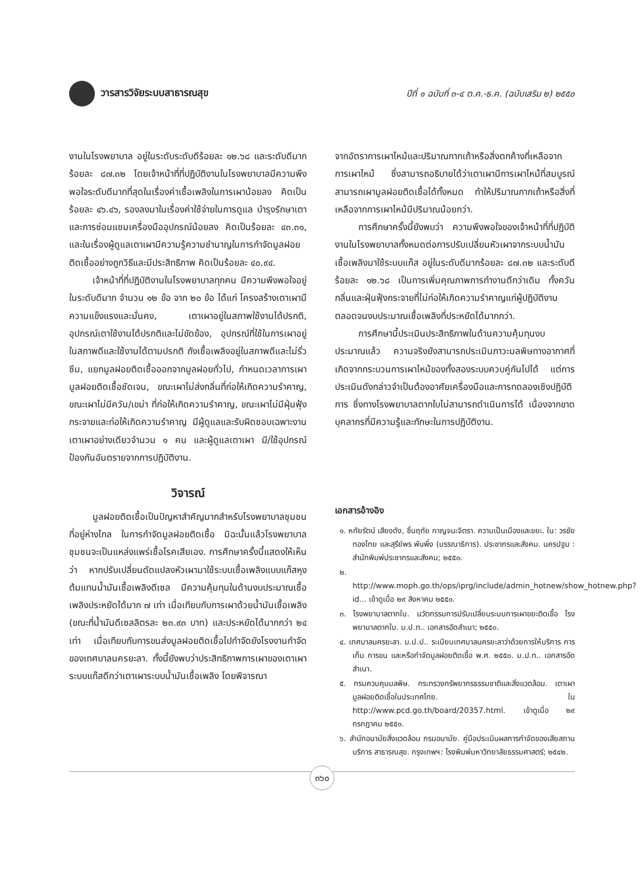วารสารวิจัยระบบสาธารณสุข
ปีที่ ๑ ฉบับที่ ๓-๔ ต.ค.-ธ.ค. (ฉบับเสริม ๒) ๒๕๕๐
งานในโรงพยาบาล อยู่ในระดับระดับดีร้อยละ ๑๒.๖๘ และระดับดีมากร้อยละ ๘๗.๓๒ โดยเจ้าหน้าที่ที่ปฏิบัติงานในโรงพยาบาลมีความพึงพอใจระดับดีมากที่สุดในเรื่องค่าเชื้อเพลิงในการเผาน้อยลง คิดเป็นร้อยละ ๔๖.๔๖, รองลงมาในเรื่องค่าใช้จ่ายในการดูแล บำรุงรักษาเตาและการซ่อมแซมเครื่องมืออุปกรณ์น้อยลง คิดเป็นร้อยละ ๔๓.๓๑, และในเรื่องผู้ดูแลเตาเผามีความรู้ความชำนาญในการกำจัดมูลฝอยติดเชื้ออย่างถูกวิธีและมีประสิทธิภาพ คิดเป็นร้อยละ ๔๐.๙๔.
เจ้าหน้าที่ที่ปฏิบัติงานในโรงพยาบาลทุกคน มีความพึงพอใจอยู่ในระดับดีมาก จำนวน ๑๒ ข้อ จาก ๒๐ ข้อ ได้แก่ โครงสร้างเตาเผามีความแข็งแรงและมั่นคง, เตาเผาอยู่ในสภาพใช้งานได้ปรกติ, อุปกรณ์เตาใช้งานได้ปรกติและไม่ขัดข้อง, อุปกรณ์ที่ใช้ในการเผาอยู่ในสภาพดีและใช้งานได้ตามปรกติ ถังเชื้อเพลิงอยู่ในสภาพดีและไม่รั่วซึม, แยกมูลฝอยติดเชื้อออกจากมูลฝอยทั่วไป, กำหนดเวลาการเผามูลฝอยติดเชื้อชัดเจน, ขณะเผาไม่ส่งกลิ่นที่ก่อให้เกิดความรำคาญ, ขณะเผาไม่มีควัน/เขม่า ที่ก่อให้เกิดความรำคาญ, ขณะเผาไม่มีฝุ่นฟุ้งกระจายและก่อให้เกิดความรำคาญ มีผู้ดูแลและรับผิดชอบเฉพาะงานเตาเผาอย่างเดียวจำนวน ๑ คน และผู้ดูแลเตาเผา มี/ใช้อุปกรณ์ป้องกันอันตรายจากการปฏิบัติงาน.
วิจารณ์
มูลฝอยติดเชื้อเป็นปัญหาสำคัญมากสำหรับโรงพยาบาลชุมชนที่อยู่ห่างไกล ในการกำจัดมูลฝอยติดเชื้อ มิฉะนั้นแล้วโรงพยาบาลชุมชนจะเป็นแหล่งแพร่เชื้อโรคเสียเอง. การศึกษาครั้งนี้แสดงให้เห็นว่า หากปรับเปลี่ยนดัดแปลงหัวเผามาใช้ระบบเชื้อเพลิงแบบแก๊สหุงต้มแทนน้ำมันเชื้อเพลิงดีเซล มีความคุ้มทุนในด้านงบประมาณเชื้อเพลิงประหยัดได้มาก ๗ เท่า เมื่อเทียบกับการเผาด้วยน้ำมันเชื้อเพลิง (ขณะที่น้ำมันดีเซลลิตรละ ๒๓.๙๓ บาท) และประหยัดได้มากกว่า ๒๔ เท่า เมื่อเทียบกับการขนส่งมูลฝอยติดเชื้อไปกำจัดยังโรงงานกำจัดของเทศบาลนครยะลา. ทั้งนี้ยังพบว่าประสิทธิภาพการเผาของเตาเผาระบบแก๊สดีกว่าเตาเผาระบบน้ำมันเชื้อเพลิง โดยพิจารณา
จากอัตราการเผาไหม้และปริมาณกากเถ้าหรือสิ่งตกค้างที่เหลือจากการเผาไหม้ ซึ่งสามารถอธิบายได้ว่าเตาเผามีการเผาไหม้ที่สมบูรณ์ สามารถเผามูลฝอยติดเชื้อได้ทั้งหมด ทำให้ปริมาณกากเถ้าหรือสิ่งที่เหลือจากการเผาไหม้มีปริมาณน้อยกว่า.
การศึกษาครั้งนี้ยังพบว่า ความพึงพอใจของเจ้าหน้าที่ที่ปฏิบัติงานในโรงพยาบาลทั้งหมดต่อการปรับเปลี่ยนหัวเผาจากระบบน้ำมันเชื้อเพลิงมาใช้ระบบแก๊ส อยู่ในระดับดีมากร้อยละ ๘๗.๓๒ และระดับดี ร้อยละ ๑๒.๖๘ เป็นการเพิ่มคุณภาพการทำงานดีกว่าเดิม ทั้งควัน กลิ่นและฝุ่นฟุ้งกระจายที่ไม่ก่อให้เกิดความรำคาญแก่ผู้ปฏิบัติงาน ตลอดจนงบประมาณเชื้อเพลิงที่ประหยัดได้มากกว่า.
การศึกษานี้ประเมินประสิทธิภาพในด้านความคุ้มทุนงบประมาณแล้ว ความจริงยังสามารถประเมินภาวะมลพิษทางอากาศที่เกิดจากกระบวนการเผาไหม้ของทั้งสองระบบควบคู่กันไปได้ แต่การประเมินดังกล่าวจำเป็นต้องอาศัยเครื่องมือและการทดลองเชิงปฏิบัติการ ซึ่งทางโรงพยาบาลตากใบไม่สามารถดำเนินการได้ เนื่องจากขาดบุคลากรที่มีความรู้และทักษะในการปฏิบัติงาน.
เอกสารอ้างอิง
๑. หทัยรัตน์ เสียงดัง, ชื่นฤทัย กาญจนะจิตรา. ความเป็นเมืองและขยะ. ใน: วรชัย ทองไทย และสุรีย์พร พันพึ่ง (บรรณาธิการ). ประชากรและสังคม. นครปฐม : สำนักพิมพ์ประชากรและสังคม; ๒๕๕๐.
๒. http://www.moph.go.th/ops/iprg/include/admin_hotnew/show_hotnew.php?id... เข้าดูเมื่อ ๒๙ สิงหาคม ๒๕๕๐.
๓. โรงพยาบาลตากใบ. นวัตกรรมการปรับเปลี่ยนระบบการเผาขยะติดเชื้อ โรงพยาบาลตากใบ. ม.ป.ท.. เอกสารอัดสำเนา; ๒๕๕๐.
๔. เทศบาลนครยะลา. ม.ป.ป.. ระเบียบเทศบาลนครยะลาว่าด้วยการให้บริการ การเก็บ การขน และหรือกำจัดมูลฝอยติดเชื้อ พ.ศ. ๒๕๕๐. ม.ป.ท.. เอกสารอัดสำเนา.
๕. กรมควบคุมมลพิษ. กระทรวงทรัพยากรธรรมชาติและสิ่งแวดล้อม. เตาเผามูลฝอยติดเชื้อในประเทศไทย. ใน http://www.pcd.go.th/board/20357.html. เข้าดูเมื่อ ๒๙ กรกฎาคม ๒๕๕๐.
๖. สำนักอนามัยสิ่งแวดล้อม กรมอนามัย. คู่มือประเมินผลการกำจัดของเสียสถานบริการ สาธารณสุข. กรุงเทพฯ: โรงพิมพ์มหาวิทยาลัยธรรมศาสตร์; ๒๕๔๒.
๓๖๐